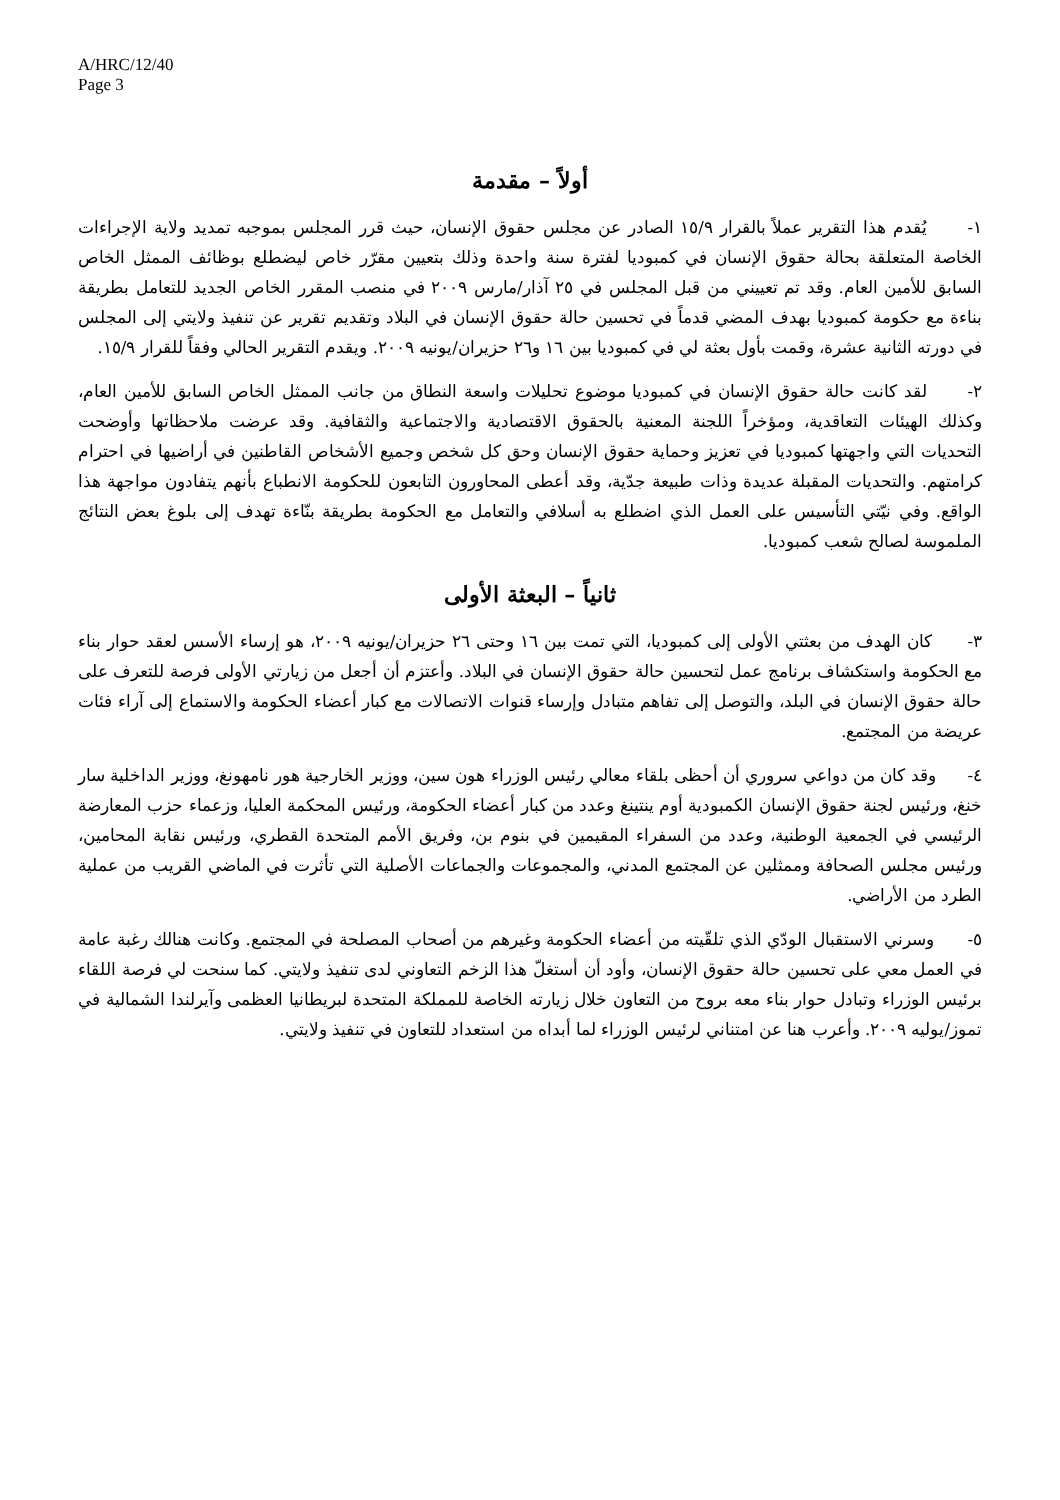A/HRC/12/40
Page 3
أولاً – مقدمة
١- يُقدم هذا التقرير عملاً بالقرار ١٥/٩ الصادر عن مجلس حقوق الإنسان، حيث قرر المجلس بموجبه تمديد ولاية الإجراءات الخاصة المتعلقة بحالة حقوق الإنسان في كمبوديا لفترة سنة واحدة وذلك بتعيين مقرّر خاص ليضطلع بوظائف الممثل الخاص السابق للأمين العام. وقد تم تعييني من قبل المجلس في ٢٥ آذار/مارس ٢٠٠٩ في منصب المقرر الخاص الجديد للتعامل بطريقة بناءة مع حكومة كمبوديا بهدف المضي قدماً في تحسين حالة حقوق الإنسان في البلاد وتقديم تقرير عن تنفيذ ولايتي إلى المجلس في دورته الثانية عشرة، وقمت بأول بعثة لي في كمبوديا بين ١٦ و٢٦ حزيران/يونيه ٢٠٠٩. ويقدم التقرير الحالي وفقاً للقرار ١٥/٩.
٢- لقد كانت حالة حقوق الإنسان في كمبوديا موضوع تحليلات واسعة النطاق من جانب الممثل الخاص السابق للأمين العام، وكذلك الهيئات التعاقدية، ومؤخراً اللجنة المعنية بالحقوق الاقتصادية والاجتماعية والثقافية. وقد عرضت ملاحظاتها وأوضحت التحديات التي واجهتها كمبوديا في تعزيز وحماية حقوق الإنسان وحق كل شخص وجميع الأشخاص القاطنين في أراضيها في احترام كرامتهم. والتحديات المقبلة عديدة وذات طبيعة جدّية، وقد أعطى المحاورون التابعون للحكومة الانطباع بأنهم يتفادون مواجهة هذا الواقع. وفي نيّتي التأسيس على العمل الذي اضطلع به أسلافي والتعامل مع الحكومة بطريقة بنّاءة تهدف إلى بلوغ بعض النتائج الملموسة لصالح شعب كمبوديا.
ثانياً – البعثة الأولى
٣- كان الهدف من بعثتي الأولى إلى كمبوديا، التي تمت بين ١٦ وحتى ٢٦ حزيران/يونيه ٢٠٠٩، هو إرساء الأسس لعقد حوار بناء مع الحكومة واستكشاف برنامج عمل لتحسين حالة حقوق الإنسان في البلاد. وأعتزم أن أجعل من زيارتي الأولى فرصة للتعرف على حالة حقوق الإنسان في البلد، والتوصل إلى تفاهم متبادل وإرساء قنوات الاتصالات مع كبار أعضاء الحكومة والاستماع إلى آراء فئات عريضة من المجتمع.
٤- وقد كان من دواعي سروري أن أحظى بلقاء معالي رئيس الوزراء هون سين، ووزير الخارجية هور نامهونغ، ووزير الداخلية سار خنغ، ورئيس لجنة حقوق الإنسان الكمبودية أوم ينتينغ وعدد من كبار أعضاء الحكومة، ورئيس المحكمة العليا، وزعماء حزب المعارضة الرئيسي في الجمعية الوطنية، وعدد من السفراء المقيمين في بنوم بن، وفريق الأمم المتحدة القطري، ورئيس نقابة المحامين، ورئيس مجلس الصحافة وممثلين عن المجتمع المدني، والمجموعات والجماعات الأصلية التي تأثرت في الماضي القريب من عملية الطرد من الأراضي.
٥- وسرني الاستقبال الودّي الذي تلقّيته من أعضاء الحكومة وغيرهم من أصحاب المصلحة في المجتمع. وكانت هنالك رغبة عامة في العمل معي على تحسين حالة حقوق الإنسان، وأود أن أستغلّ هذا الزخم التعاوني لدى تنفيذ ولايتي. كما سنحت لي فرصة اللقاء برئيس الوزراء وتبادل حوار بناء معه بروح من التعاون خلال زيارته الخاصة للمملكة المتحدة لبريطانيا العظمى وآيرلندا الشمالية في تموز/يوليه ٢٠٠٩. وأعرب هنا عن امتناني لرئيس الوزراء لما أبداه من استعداد للتعاون في تنفيذ ولايتي.